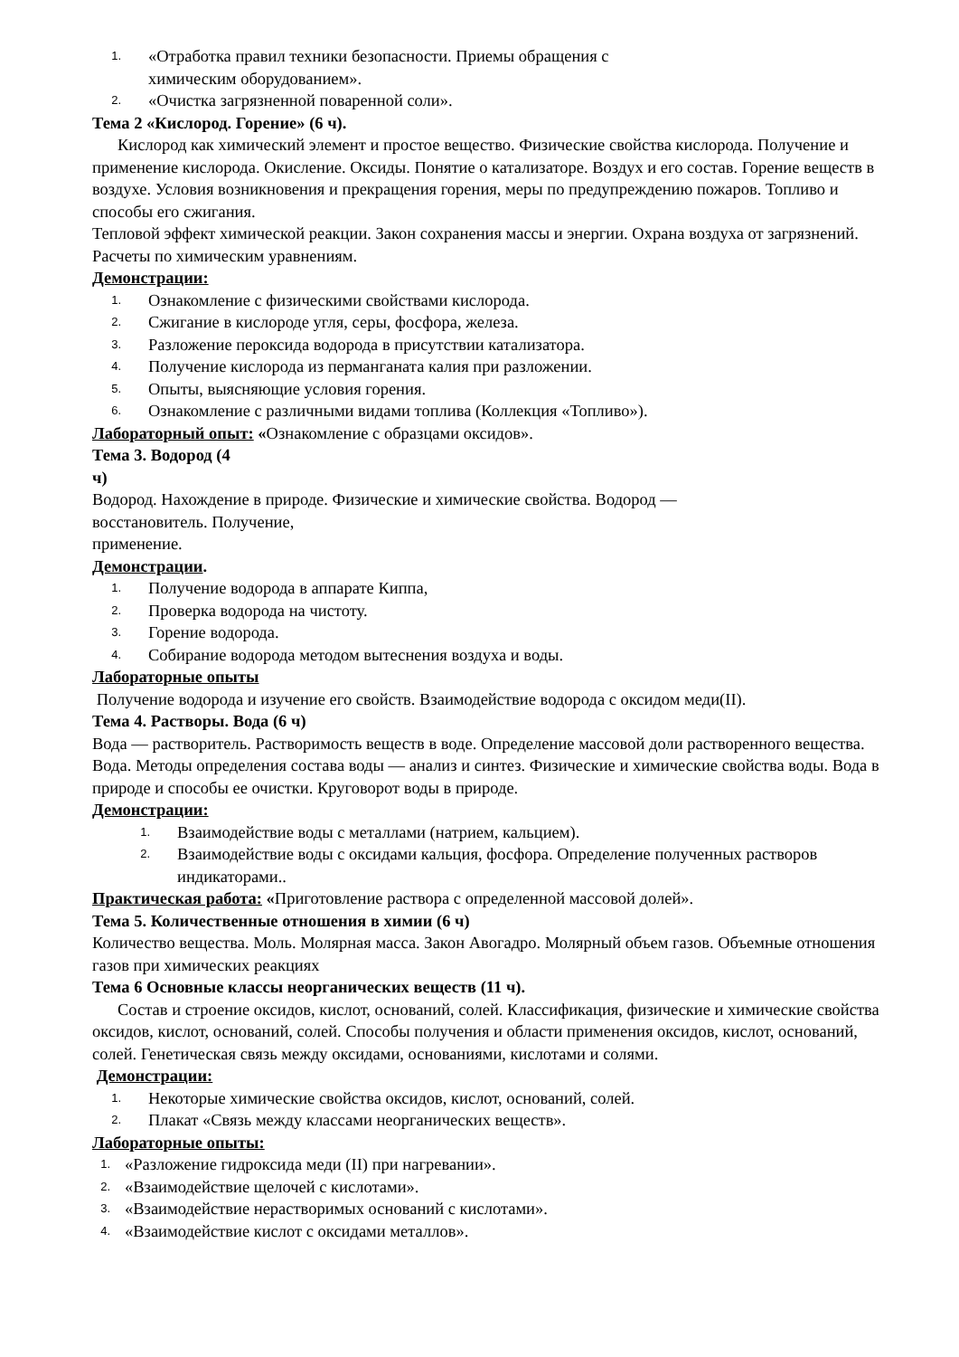1. «Отработка правил техники безопасности. Приемы обращения с
химическим оборудованием».
2. «Очистка загрязненной поваренной соли».
Тема 2 «Кислород. Горение» (6 ч).
Кислород как химический элемент и простое вещество. Физические свойства кислорода. Получение и применение кислорода. Окисление. Оксиды. Понятие о катализаторе. Воздух и его состав. Горение веществ в воздухе. Условия возникновения и прекращения горения, меры по предупреждению пожаров. Топливо и способы его сжигания.
Тепловой эффект химической реакции. Закон сохранения массы и энергии. Охрана воздуха от загрязнений. Расчеты по химическим уравнениям.
Демонстрации:
1. Ознакомление с физическими свойствами кислорода.
2. Сжигание в кислороде угля, серы, фосфора, железа.
3. Разложение пероксида водорода в присутствии катализатора.
4. Получение кислорода из перманганата калия при разложении.
5. Опыты, выясняющие условия горения.
6. Ознакомление с различными видами топлива (Коллекция «Топливо»).
Лабораторный опыт: «Ознакомление с образцами оксидов».
Тема 3. Водород (4
ч)
Водород. Нахождение в природе. Физические и химические свойства. Водород —
восстановитель. Получение,
применение.
Демонстрации.
1. Получение водорода в аппарате Киппа,
2. Проверка водорода на чистоту.
3. Горение водорода.
4. Собирание водорода методом вытеснения воздуха и воды.
Лабораторные опыты
Получение водорода и изучение его свойств. Взаимодействие водорода с оксидом меди(II).
Тема 4. Растворы. Вода (6 ч)
Вода — растворитель. Растворимость веществ в воде. Определение массовой доли растворенного вещества. Вода. Методы определения состава воды — анализ и синтез. Физические и химические свойства воды. Вода в природе и способы ее очистки. Круговорот воды в природе.
Демонстрации:
1. Взаимодействие воды с металлами (натрием, кальцием).
2. Взаимодействие воды с оксидами кальция, фосфора. Определение полученных растворов индикаторами..
Практическая работа: «Приготовление раствора с определенной массовой долей».
Тема 5. Количественные отношения в химии (6 ч)
Количество вещества. Моль. Молярная масса. Закон Авогадро. Молярный объем газов. Объемные отношения газов при химических реакциях
Тема 6 Основные классы неорганических веществ (11 ч).
Состав и строение оксидов, кислот, оснований, солей. Классификация, физические и химические свойства оксидов, кислот, оснований, солей. Способы получения и области применения оксидов, кислот, оснований, солей. Генетическая связь между оксидами, основаниями, кислотами и солями.
Демонстрации:
1. Некоторые химические свойства оксидов, кислот, оснований, солей.
2. Плакат «Связь между классами неорганических веществ».
Лабораторные опыты:
1. «Разложение гидроксида меди (II) при нагревании».
2. «Взаимодействие щелочей с кислотами».
3. «Взаимодействие нерастворимых оснований с кислотами».
4. «Взаимодействие кислот с оксидами металлов».